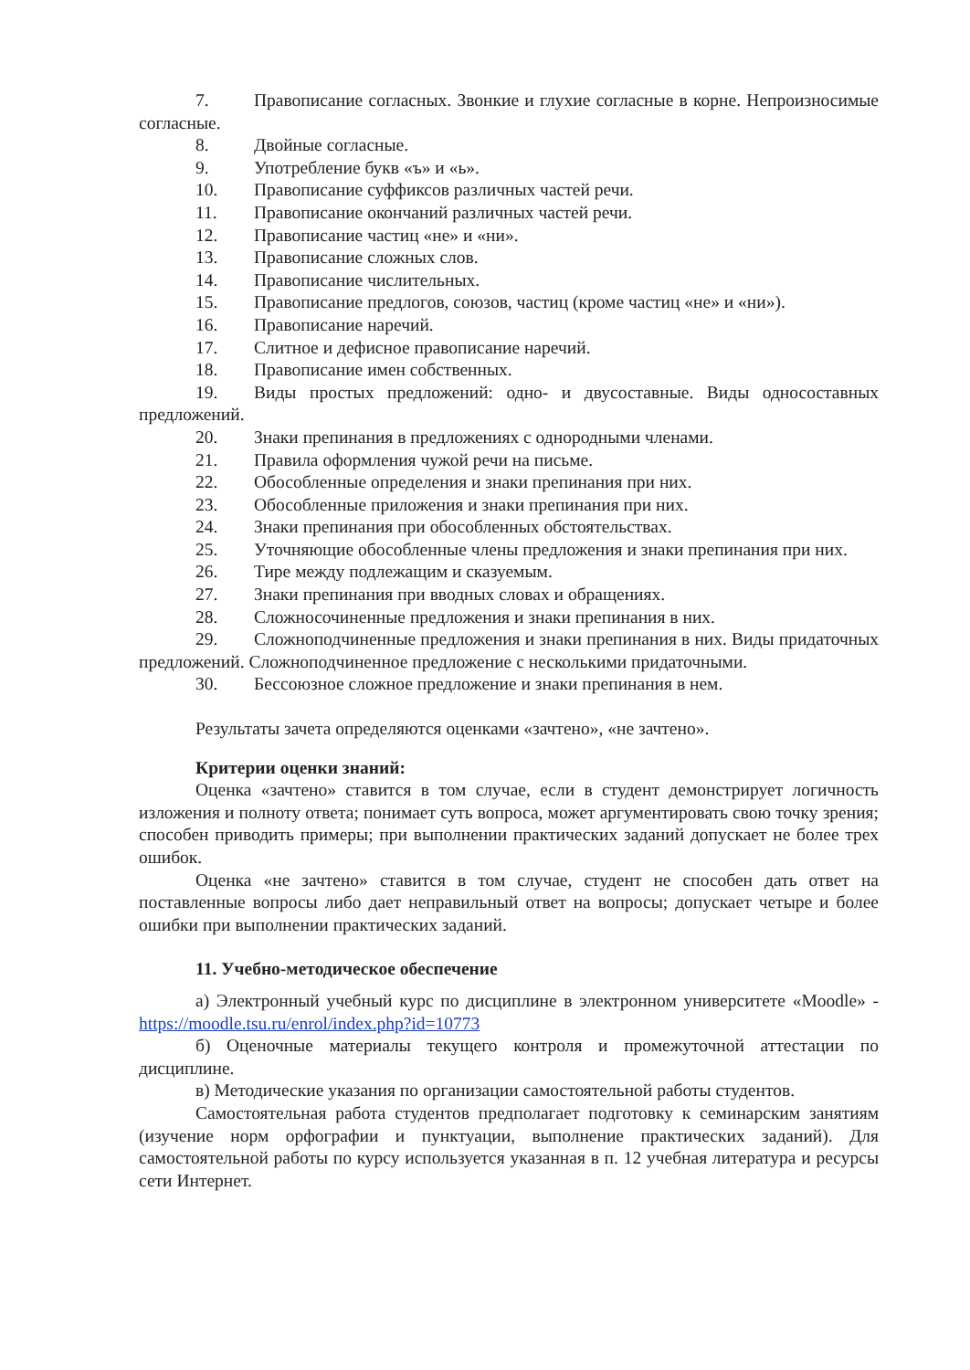7. Правописание согласных. Звонкие и глухие согласные в корне. Непроизносимые согласные.
8. Двойные согласные.
9. Употребление букв «ъ» и «ь».
10. Правописание суффиксов различных частей речи.
11. Правописание окончаний различных частей речи.
12. Правописание частиц «не» и «ни».
13. Правописание сложных слов.
14. Правописание числительных.
15. Правописание предлогов, союзов, частиц (кроме частиц «не» и «ни»).
16. Правописание наречий.
17. Слитное и дефисное правописание наречий.
18. Правописание имен собственных.
19. Виды простых предложений: одно- и двусоставные. Виды односоставных предложений.
20. Знаки препинания в предложениях с однородными членами.
21. Правила оформления чужой речи на письме.
22. Обособленные определения и знаки препинания при них.
23. Обособленные приложения и знаки препинания при них.
24. Знаки препинания при обособленных обстоятельствах.
25. Уточняющие обособленные члены предложения и знаки препинания при них.
26. Тире между подлежащим и сказуемым.
27. Знаки препинания при вводных словах и обращениях.
28. Сложносочиненные предложения и знаки препинания в них.
29. Сложноподчиненные предложения и знаки препинания в них. Виды придаточных предложений. Сложноподчиненное предложение с несколькими придаточными.
30. Бессоюзное сложное предложение и знаки препинания в нем.
Результаты зачета определяются оценками «зачтено», «не зачтено».
Критерии оценки знаний:
Оценка «зачтено» ставится в том случае, если в студент демонстрирует логичность изложения и полноту ответа; понимает суть вопроса, может аргументировать свою точку зрения; способен приводить примеры; при выполнении практических заданий допускает не более трех ошибок.
Оценка «не зачтено» ставится в том случае, студент не способен дать ответ на поставленные вопросы либо дает неправильный ответ на вопросы; допускает четыре и более ошибки при выполнении практических заданий.
11. Учебно-методическое обеспечение
а) Электронный учебный курс по дисциплине в электронном университете «Moodle» - https://moodle.tsu.ru/enrol/index.php?id=10773
б) Оценочные материалы текущего контроля и промежуточной аттестации по дисциплине.
в) Методические указания по организации самостоятельной работы студентов.
Самостоятельная работа студентов предполагает подготовку к семинарским занятиям (изучение норм орфографии и пунктуации, выполнение практических заданий). Для самостоятельной работы по курсу используется указанная в п. 12 учебная литература и ресурсы сети Интернет.